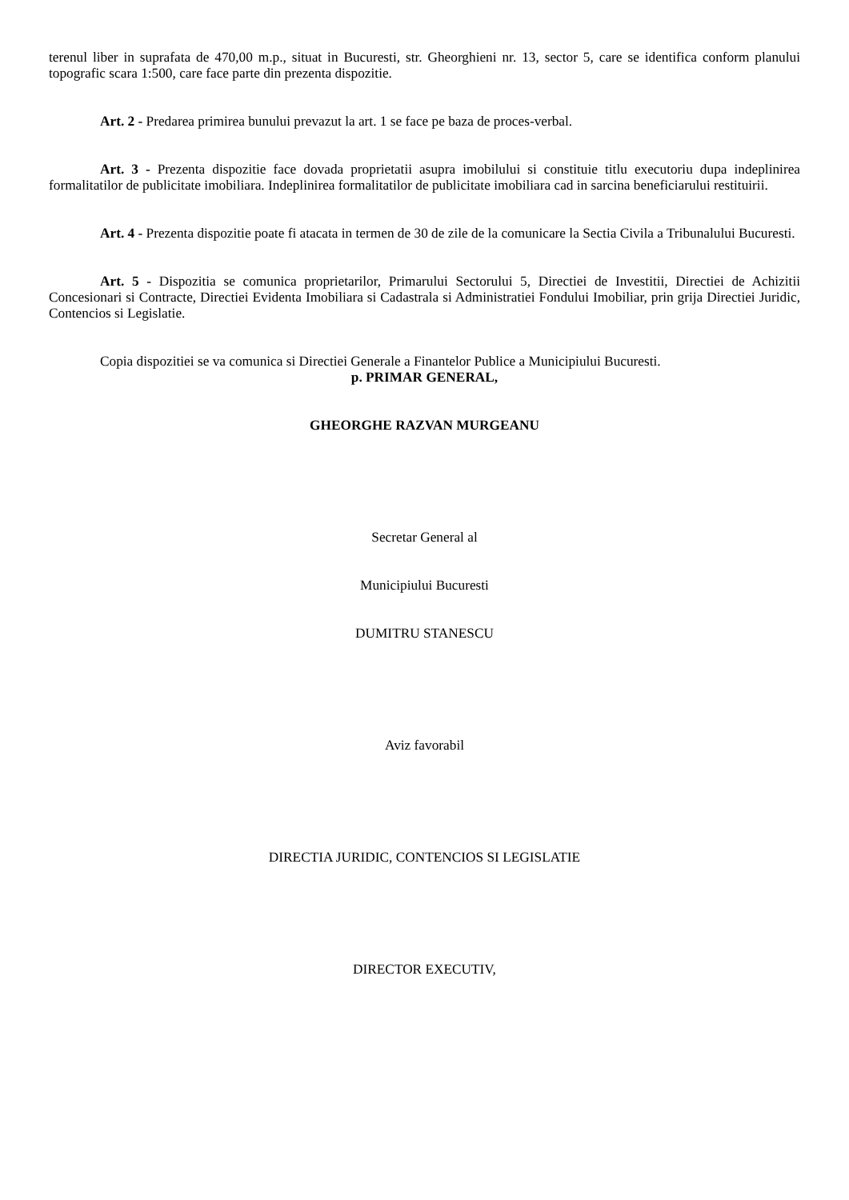terenul liber in suprafata de 470,00 m.p., situat in Bucuresti, str. Gheorghieni nr. 13, sector 5, care se identifica conform planului topografic scara 1:500, care face parte din prezenta dispozitie.
Art. 2 - Predarea primirea bunului prevazut la art. 1 se face pe baza de proces-verbal.
Art. 3 - Prezenta dispozitie face dovada proprietatii asupra imobilului si constituie titlu executoriu dupa indeplinirea formalitatilor de publicitate imobiliara. Indeplinirea formalitatilor de publicitate imobiliara cad in sarcina beneficiarului restituirii.
Art. 4 - Prezenta dispozitie poate fi atacata in termen de 30 de zile de la comunicare la Sectia Civila a Tribunalului Bucuresti.
Art. 5 - Dispozitia se comunica proprietarilor, Primarului Sectorului 5, Directiei de Investitii, Directiei de Achizitii Concesionari si Contracte, Directiei Evidenta Imobiliara si Cadastrala si Administratiei Fondului Imobiliar, prin grija Directiei Juridic, Contencios si Legislatie.
Copia dispozitiei se va comunica si Directiei Generale a Finantelor Publice a Municipiului Bucuresti.
p. PRIMAR GENERAL,
GHEORGHE RAZVAN MURGEANU
Secretar General al
Municipiului Bucuresti
DUMITRU STANESCU
Aviz favorabil
DIRECTIA JURIDIC, CONTENCIOS SI LEGISLATIE
DIRECTOR EXECUTIV,